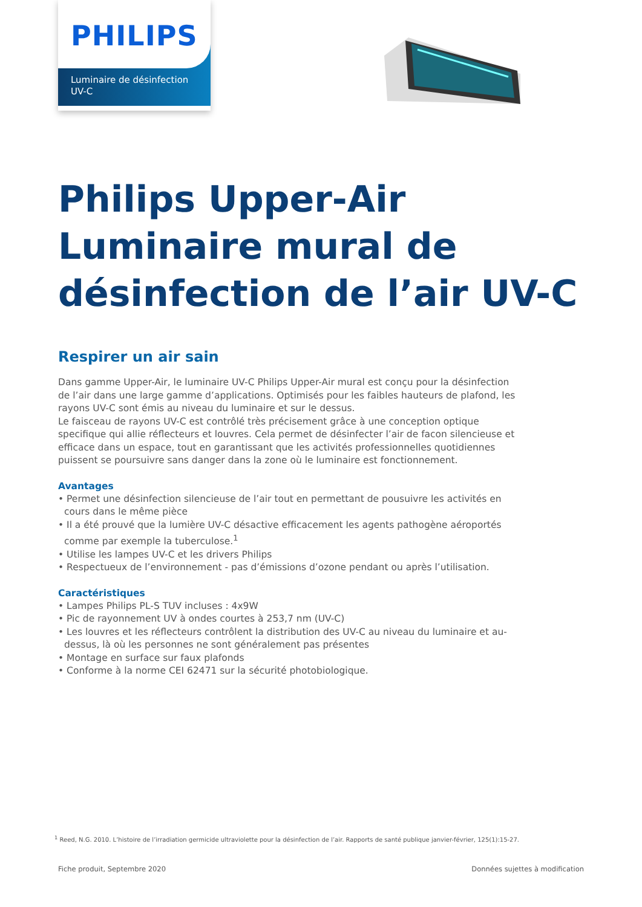PHILIPS
Luminaire de désinfection
UV-C
Philips Upper-Air Luminaire mural de désinfection de l’air UV-C
Respirer un air sain
Dans gamme Upper-Air, le luminaire UV-C Philips Upper-Air mural est conçu pour la désinfection de l’air dans une large gamme d’applications. Optimisés pour les faibles hauteurs de plafond, les rayons UV-C sont émis au niveau du luminaire et sur le dessus.
Le faisceau de rayons UV-C est contrôlé très précisement grâce à une conception optique specifique qui allie réflecteurs et louvres. Cela permet de désinfecter l’air de facon silencieuse et efficace dans un espace, tout en garantissant que les activités professionnelles quotidiennes puissent se poursuivre sans danger dans la zone où le luminaire est fonctionnement.
Avantages
• Permet une désinfection silencieuse de l’air tout en permettant de pousuivre les activités en cours dans le même pièce
• Il a été prouvé que la lumière UV-C désactive efficacement les agents pathogène aéroportés comme par exemple la tuberculose.<sup>1</sup>
• Utilise les lampes UV-C et les drivers Philips
• Respectueux de l’environnement - pas d’émissions d’ozone pendant ou après l’utilisation.
Caractéristiques
• Lampes Philips PL-S TUV incluses : 4x9W
• Pic de rayonnement UV à ondes courtes à 253,7 nm (UV-C)
• Les louvres et les réflecteurs contrôlent la distribution des UV-C au niveau du luminaire et au-dessus, là où les personnes ne sont généralement pas présentes
• Montage en surface sur faux plafonds
• Conforme à la norme CEI 62471 sur la sécurité photobiologique.
<sup>1</sup> Reed, N.G. 2010. L’histoire de l’irradiation germicide ultraviolette pour la désinfection de l’air. Rapports de santé publique janvier-février, 125(1):15-27.
Fiche produit, Septembre 2020
Données sujettes à modification